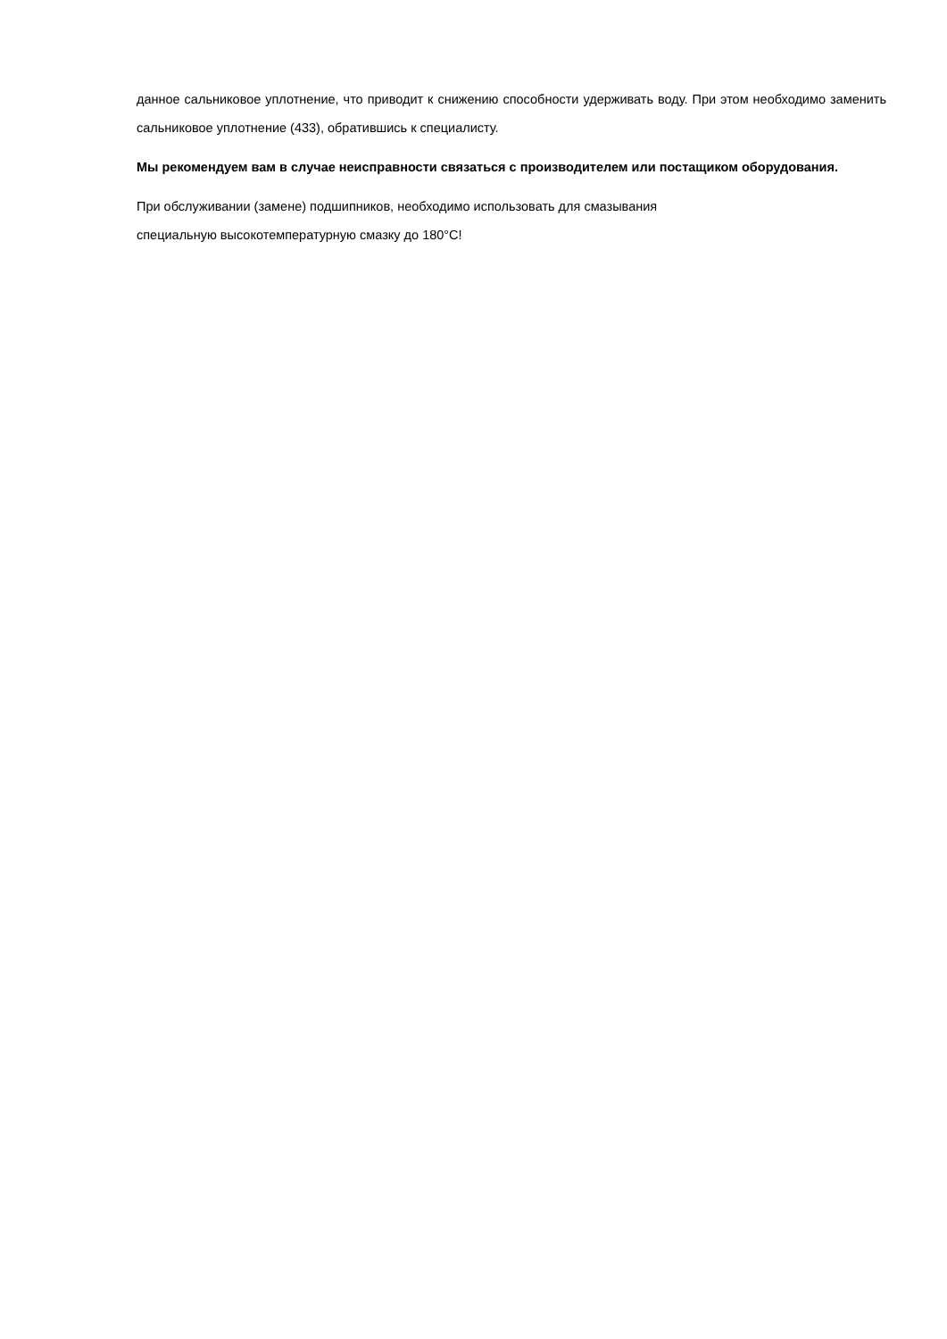данное сальниковое уплотнение, что приводит к снижению способности удерживать воду. При этом необходимо заменить сальниковое уплотнение (433), обратившись к специалисту.
Мы рекомендуем вам в случае неисправности связаться с производителем или постащиком оборудования.
При обслуживании (замене) подшипников, необходимо использовать для смазывания
специальную высокотемпературную смазку до 180°С!